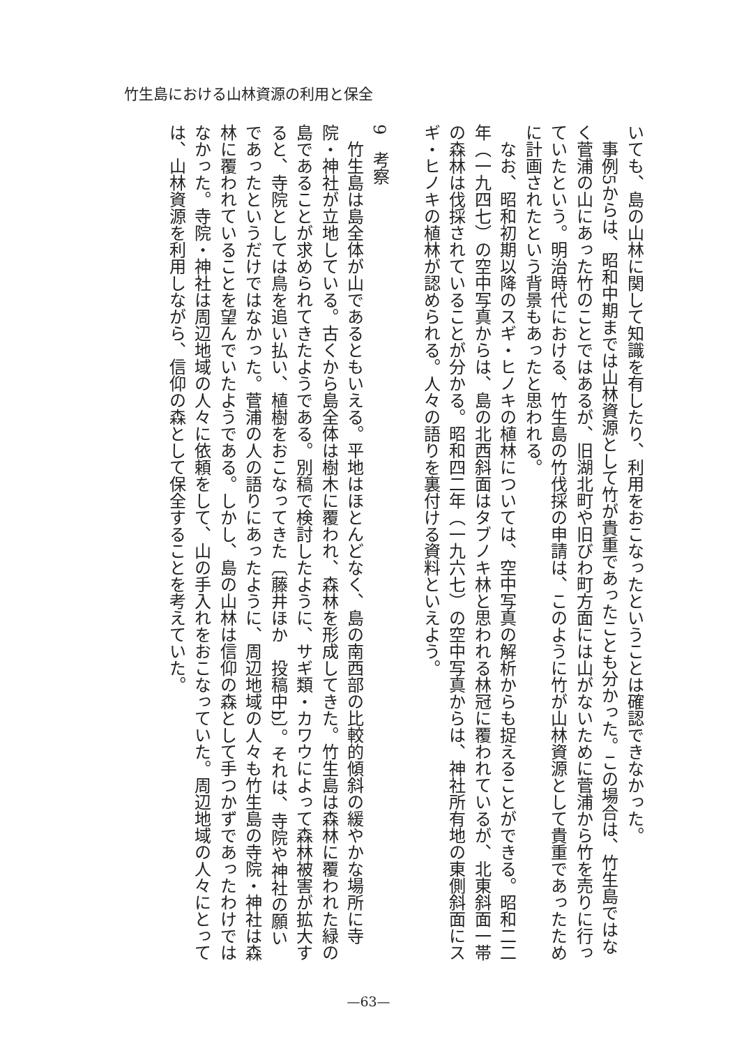竹生島における山林資源の利用と保全
いても、島の山林に関して知識を有したり、利用をおこなったということは確認できなかった。
　事例5からは、昭和中期までは山林資源として竹が貴重であったことも分かった。この場合は、竹生島ではなく菅浦の山にあった竹のことではあるが、旧湖北町や旧びわ町方面には山がないために菅浦から竹を売りに行っていたという。明治時代における、竹生島の竹伐採の申請は、このように竹が山林資源として貴重であったために計画されたという背景もあったと思われる。
　なお、昭和初期以降のスギ・ヒノキの植林については、空中写真の解析からも捉えることができる。昭和二二年（一九四七）の空中写真からは、島の北西斜面はタブノキ林と思われる林冠に覆われているが、北東斜面一帯の森林は伐採されていることが分かる。昭和四二年（一九六七）の空中写真からは、神社所有地の東側斜面にスギ・ヒノキの植林が認められる。人々の語りを裏付ける資料といえよう。
9　考察
　竹生島は島全体が山であるともいえる。平地はほとんどなく、島の南西部の比較的傾斜の緩やかな場所に寺院・神社が立地している。古くから島全体は樹木に覆われ、森林を形成してきた。竹生島は森林に覆われた緑の島であることが求められてきたようである。別稿で検討したように、サギ類・カワウによって森林被害が拡大すると、寺院としては鳥を追い払い、植樹をおこなってきた〔藤井ほか　投稿中b〕。それは、寺院や神社の願いであったというだけではなかった。菅浦の人の語りにあったように、周辺地域の人々も竹生島の寺院・神社は森林に覆われていることを望んでいたようである。しかし、島の山林は信仰の森として手つかずであったわけではなかった。寺院・神社は周辺地域の人々に依頼をして、山の手入れをおこなっていた。周辺地域の人々にとっては、山林資源を利用しながら、信仰の森として保全することを考えていた。
—63—